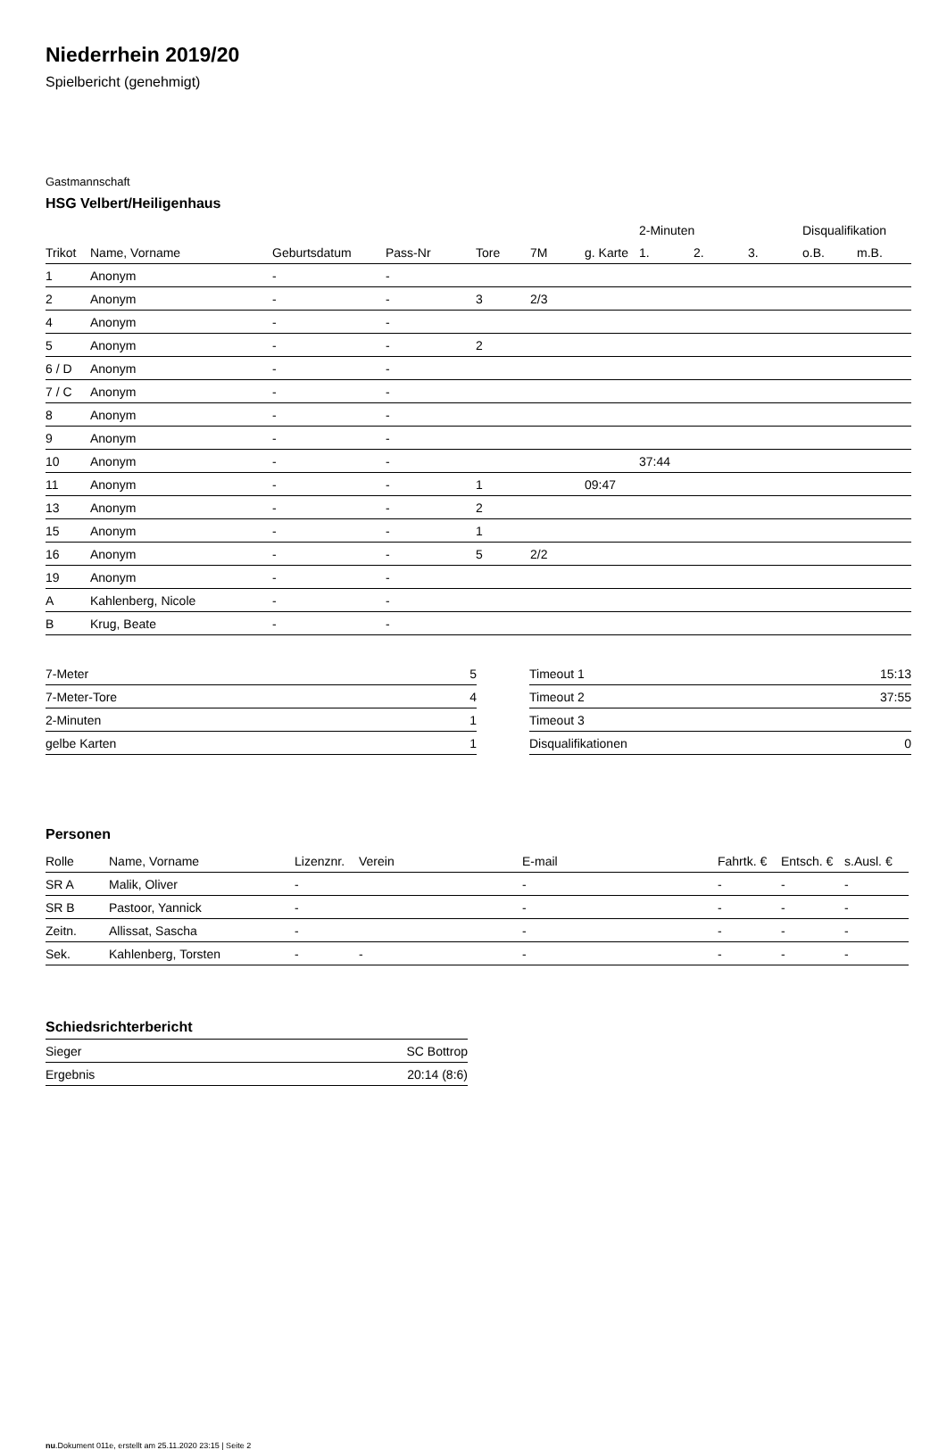Niederrhein 2019/20
Spielbericht (genehmigt)
Gastmannschaft
HSG Velbert/Heiligenhaus
| | | | | | | | | 2-Minuten | | | Disqualifikation | |
| --- | --- | --- | --- | --- | --- | --- | --- | --- | --- | --- | --- | --- |
| Trikot | Name, Vorname | Geburtsdatum | Pass-Nr | Tore | 7M | g. Karte | | 1. | 2. | 3. | o.B. | m.B. |
| 1 | Anonym | - | - | | | | | | | | | |
| 2 | Anonym | - | - | 3 | 2/3 | | | | | | | |
| 4 | Anonym | - | - | | | | | | | | | |
| 5 | Anonym | - | - | 2 | | | | | | | | |
| 6 / D | Anonym | - | - | | | | | | | | | |
| 7 / C | Anonym | - | - | | | | | | | | | |
| 8 | Anonym | - | - | | | | | | | | | |
| 9 | Anonym | - | - | | | | | | | | | |
| 10 | Anonym | - | - | | | | | 37:44 | | | | |
| 11 | Anonym | - | - | 1 | | 09:47 | | | | | | |
| 13 | Anonym | - | - | 2 | | | | | | | | |
| 15 | Anonym | - | - | 1 | | | | | | | | |
| 16 | Anonym | - | - | 5 | 2/2 | | | | | | | |
| 19 | Anonym | - | - | | | | | | | | | |
| A | Kahlenberg, Nicole | - | - | | | | | | | | | |
| B | Krug, Beate | - | - | | | | | | | | | |
| 7-Meter | 5 |
| 7-Meter-Tore | 4 |
| 2-Minuten | 1 |
| gelbe Karten | 1 |
| Timeout 1 | 15:13 |
| Timeout 2 | 37:55 |
| Timeout 3 | |
| Disqualifikationen | 0 |
Personen
| Rolle | Name, Vorname | Lizenznr. | Verein | E-mail | Fahrtk. € | Entsch. € | s.Ausl. € |
| --- | --- | --- | --- | --- | --- | --- | --- |
| SR A | Malik, Oliver | - | | - | - | - | - |
| SR B | Pastoor, Yannick | - | | - | - | - | - |
| Zeitn. | Allissat, Sascha | - | | - | - | - | - |
| Sek. | Kahlenberg, Torsten | - | - | - | - | - | - |
Schiedsrichterbericht
| Sieger | SC Bottrop |
| Ergebnis | 20:14 (8:6) |
nu.Dokument 011e, erstellt am 25.11.2020 23:15 | Seite 2